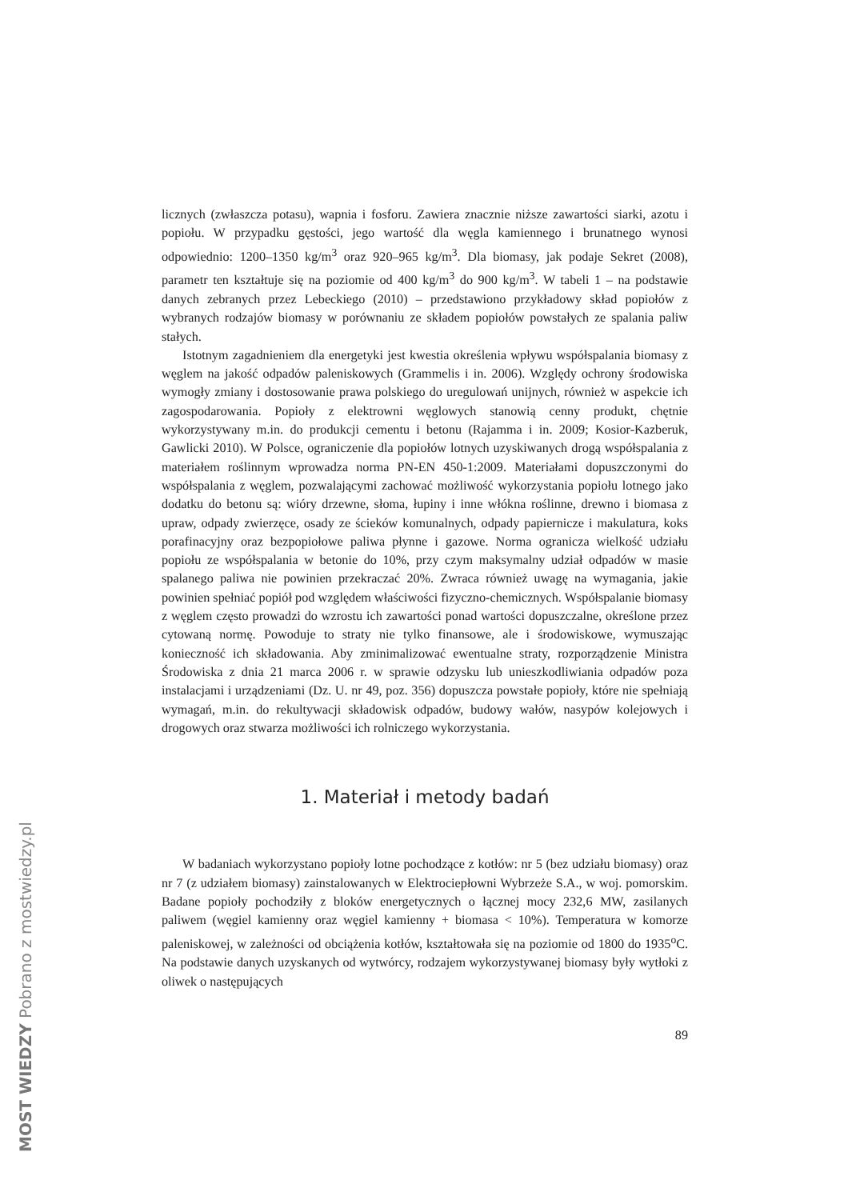licznych (zwłaszcza potasu), wapnia i fosforu. Zawiera znacznie niższe zawartości siarki, azotu i popiołu. W przypadku gęstości, jego wartość dla węgla kamiennego i brunatnego wynosi odpowiednio: 1200–1350 kg/m<sup>3</sup> oraz 920–965 kg/m<sup>3</sup>. Dla biomasy, jak podaje Sekret (2008), parametr ten kształtuje się na poziomie od 400 kg/m<sup>3</sup> do 900 kg/m<sup>3</sup>. W tabeli 1 – na podstawie danych zebranych przez Lebeckiego (2010) – przedstawiono przykładowy skład popiołów z wybranych rodzajów biomasy w porównaniu ze składem popiołów powstałych ze spalania paliw stałych.
Istotnym zagadnieniem dla energetyki jest kwestia określenia wpływu współspalania biomasy z węglem na jakość odpadów paleniskowych (Grammelis i in. 2006). Względy ochrony środowiska wymogły zmiany i dostosowanie prawa polskiego do uregulowań unijnych, również w aspekcie ich zagospodarowania. Popioły z elektrowni węglowych stanowią cenny produkt, chętnie wykorzystywany m.in. do produkcji cementu i betonu (Rajamma i in. 2009; Kosior-Kazberuk, Gawlicki 2010). W Polsce, ograniczenie dla popiołów lotnych uzyskiwanych drogą współspalania z materiałem roślinnym wprowadza norma PN-EN 450-1:2009. Materiałami dopuszczonymi do współspalania z węglem, pozwalającymi zachować możliwość wykorzystania popiołu lotnego jako dodatku do betonu są: wióry drzewne, słoma, łupiny i inne włókna roślinne, drewno i biomasa z upraw, odpady zwierzęce, osady ze ścieków komunalnych, odpady papiernicze i makulatura, koks porafinacyjny oraz bezpopiołowe paliwa płynne i gazowe. Norma ogranicza wielkość udziału popiołu ze współspalania w betonie do 10%, przy czym maksymalny udział odpadów w masie spalanego paliwa nie powinien przekraczać 20%. Zwraca również uwagę na wymagania, jakie powinien spełniać popiół pod względem właściwości fizyczno-chemicznych. Współspalanie biomasy z węglem często prowadzi do wzrostu ich zawartości ponad wartości dopuszczalne, określone przez cytowaną normę. Powoduje to straty nie tylko finansowe, ale i środowiskowe, wymuszając konieczność ich składowania. Aby zminimalizować ewentualne straty, rozporządzenie Ministra Środowiska z dnia 21 marca 2006 r. w sprawie odzysku lub unieszkodliwiania odpadów poza instalacjami i urządzeniami (Dz. U. nr 49, poz. 356) dopuszcza powstałe popioły, które nie spełniają wymagań, m.in. do rekultywacji składowisk odpadów, budowy wałów, nasypów kolejowych i drogowych oraz stwarza możliwości ich rolniczego wykorzystania.
1. Materiał i metody badań
W badaniach wykorzystano popioły lotne pochodzące z kotłów: nr 5 (bez udziału biomasy) oraz nr 7 (z udziałem biomasy) zainstalowanych w Elektrociepłowni Wybrzeże S.A., w woj. pomorskim. Badane popioły pochodziły z bloków energetycznych o łącznej mocy 232,6 MW, zasilanych paliwem (węgiel kamienny oraz węgiel kamienny + biomasa < 10%). Temperatura w komorze paleniskowej, w zależności od obciążenia kotłów, kształtowała się na poziomie od 1800 do 1935<sup>o</sup>C. Na podstawie danych uzyskanych od wytwórcy, rodzajem wykorzystywanej biomasy były wytłoki z oliwek o następujących
89
MOST WIEDZY Pobrano z mostwiedzy.pl